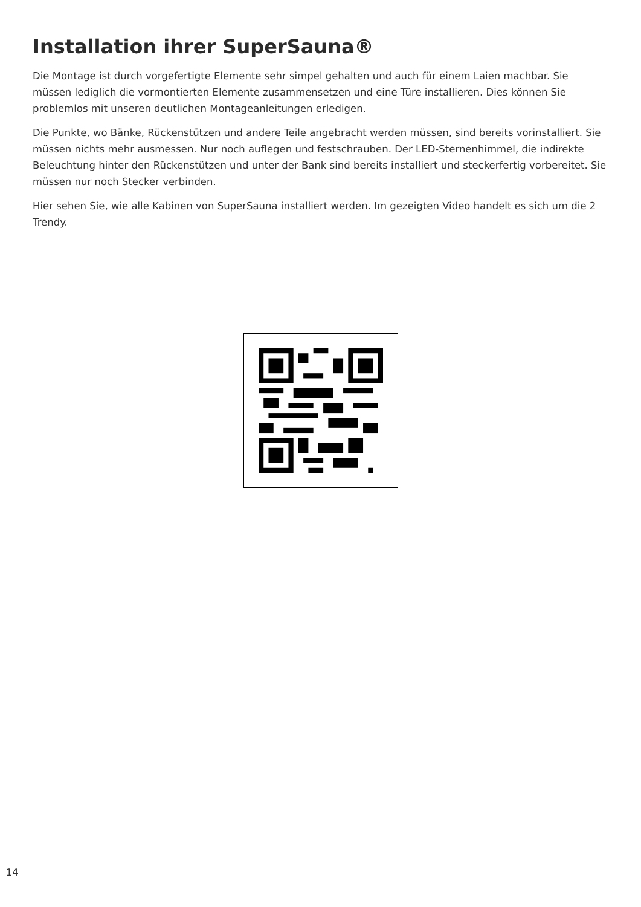Installation ihrer SuperSauna®
Die Montage ist durch vorgefertigte Elemente sehr simpel gehalten und auch für einem Laien machbar. Sie müssen lediglich die vormontierten Elemente zusammensetzen und eine Türe installieren. Dies können Sie problemlos mit unseren deutlichen Montageanleitungen erledigen.
Die Punkte, wo Bänke, Rückenstützen und andere Teile angebracht werden müssen, sind bereits vorinstalliert. Sie müssen nichts mehr ausmessen. Nur noch auflegen und festschrauben. Der LED-Sternenhimmel, die indirekte Beleuchtung hinter den Rückenstützen und unter der Bank sind bereits installiert und steckerfertig vorbereitet. Sie müssen nur noch Stecker verbinden.
Hier sehen Sie, wie alle Kabinen von SuperSauna installiert werden. Im gezeigten Video handelt es sich um die 2 Trendy.
14